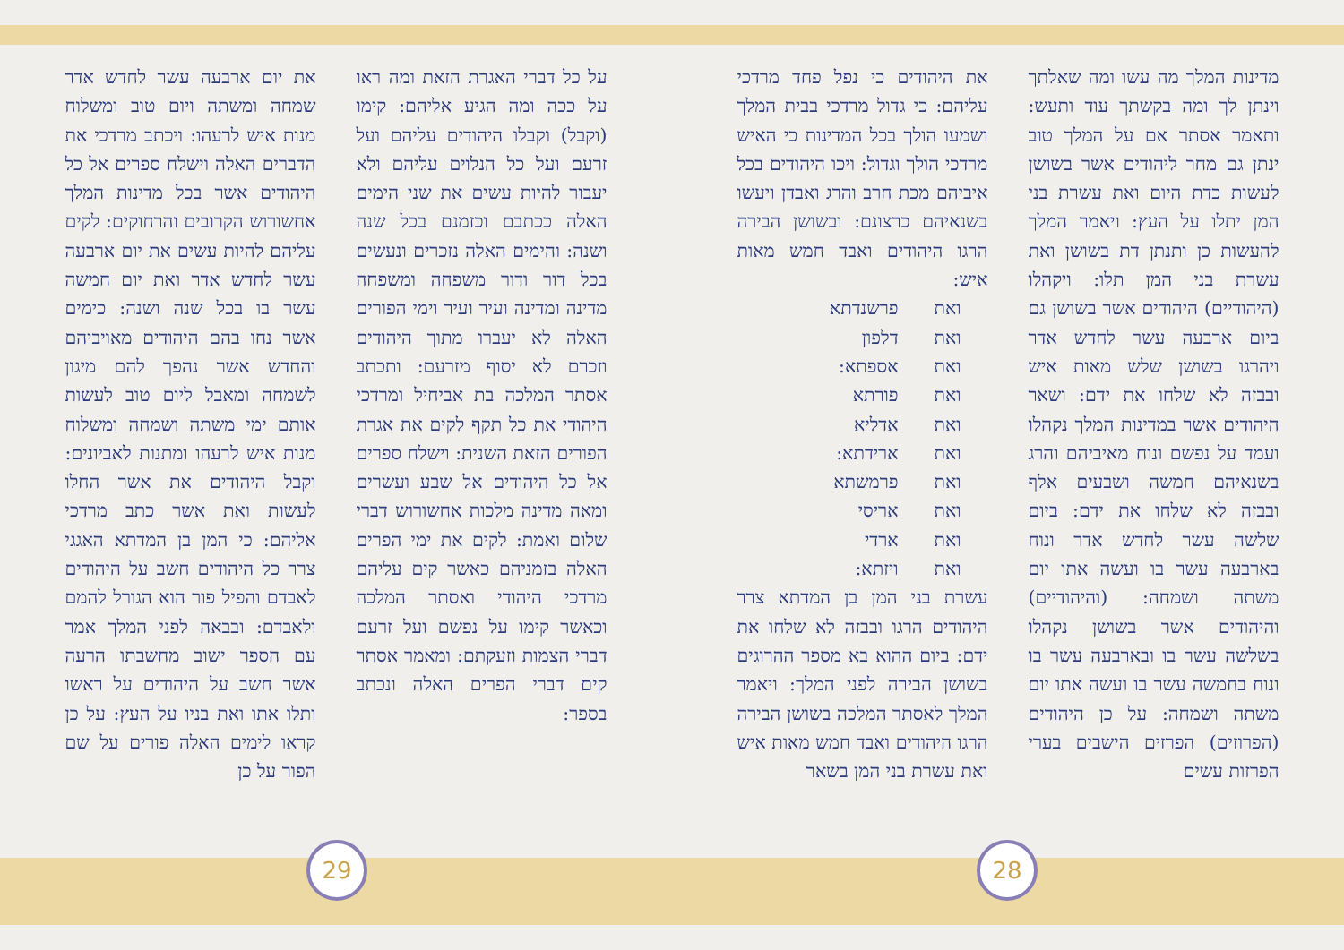על כל דברי האגרת הזאת ומה ראו על ככה ומה הגיע אליהם: קימו (וקבל) וקבלו היהודים עליהם ועל זרעם ועל כל הנלוים עליהם ולא יעבור להיות עשים את שני הימים האלה ככתבם וכזמנם בכל שנה ושנה: והימים האלה נזכרים ונעשים בכל דור ודור משפחה ומשפחה מדינה ומדינה ועיר ועיר וימי הפורים האלה לא יעברו מתוך היהודים וזכרם לא יסוף מזרעם: ותכתב אסתר המלכה בת אביחיל ומרדכי היהודי את כל תקף לקים את אגרת הפורים הזאת השנית: וישלח ספרים אל כל היהודים אל שבע ועשרים ומאה מדינה מלכות אחשורוש דברי שלום ואמת: לקים את ימי הפרים האלה בזמניהם כאשר קים עליהם מרדכי היהודי ואסתר המלכה וכאשר קימו על נפשם ועל זרעם דברי הצמות וזעקתם: ומאמר אסתר קים דברי הפרים האלה ונכתב בספר:
את יום ארבעה עשר לחדש אדר שמחה ומשתה ויום טוב ומשלוח מנות איש לרעהו: ויכתב מרדכי את הדברים האלה וישלח ספרים אל כל היהודים אשר בכל מדינות המלך אחשורוש הקרובים והרחוקים: לקים עליהם להיות עשים את יום ארבעה עשר לחדש אדר ואת יום חמשה עשר בו בכל שנה ושנה: כימים אשר נחו בהם היהודים מאויביהם והחדש אשר נהפך להם מיגון לשמחה ומאבל ליום טוב לעשות אותם ימי משתה ושמחה ומשלוח מנות איש לרעהו ומתנות לאביונים: וקבל היהודים את אשר החלו לעשות ואת אשר כתב מרדכי אליהם: כי המן בן המדתא האגגי צרר כל היהודים חשב על היהודים לאבדם והפיל פור הוא הגורל להמם ולאבדם: ובבאה לפני המלך אמר עם הספר ישוב מחשבתו הרעה אשר חשב על היהודים על ראשו ותלו אתו ואת בניו על העץ: על כן קראו לימים האלה פורים על שם הפור על כן
מדינות המלך מה עשו ומה שאלתך וינתן לך ומה בקשתך עוד ותעש: ותאמר אסתר אם על המלך טוב ינתן גם מחר ליהודים אשר בשושן לעשות כדת היום ואת עשרת בני המן יתלו על העץ: ויאמר המלך להעשות כן ותנתן דת בשושן ואת עשרת בני המן תלו: ויקהלו (היהודיים) היהודים אשר בשושן גם ביום ארבעה עשר לחדש אדר ויהרגו בשושן שלש מאות איש ובבזה לא שלחו את ידם: ושאר היהודים אשר במדינות המלך נקהלו ועמד על נפשם ונוח מאיביהם והרג בשנאיהם חמשה ושבעים אלף ובבזה לא שלחו את ידם: ביום שלשה עשר לחדש אדר ונוח בארבעה עשר בו ועשה אתו יום משתה ושמחה: (והיהודיים) והיהודים אשר בשושן נקהלו בשלשה עשר בו ובארבעה עשר בו ונוח בחמשה עשר בו ועשה אתו יום משתה ושמחה: על כן היהודים (הפרוזים) הפרזים הישבים בערי הפרזות עשים
את היהודים כי נפל פחד מרדכי עליהם: כי גדול מרדכי בבית המלך ושמעו הולך בכל המדינות כי האיש מרדכי הולך וגדול: ויכו היהודים בכל איביהם מכת חרב והרג ואבדן ויעשו בשנאיהם כרצונם: ובשושן הבירה הרגו היהודים ואבד חמש מאות איש:
ואת פרשנדתא ואת דלפון ואת אספתא: ואת פורתא ואת אדליא ואת ארידתא: ואת פרמשתא ואת אריסי ואת ארדי ואת ויזתא:
עשרת בני המן בן המדתא צרר היהודים הרגו ובבזה לא שלחו את ידם: ביום ההוא בא מספר ההרוגים בשושן הבירה לפני המלך: ויאמר המלך לאסתר המלכה בשושן הבירה הרגו היהודים ואבד חמש מאות איש ואת עשרת בני המן בשאר
29 28